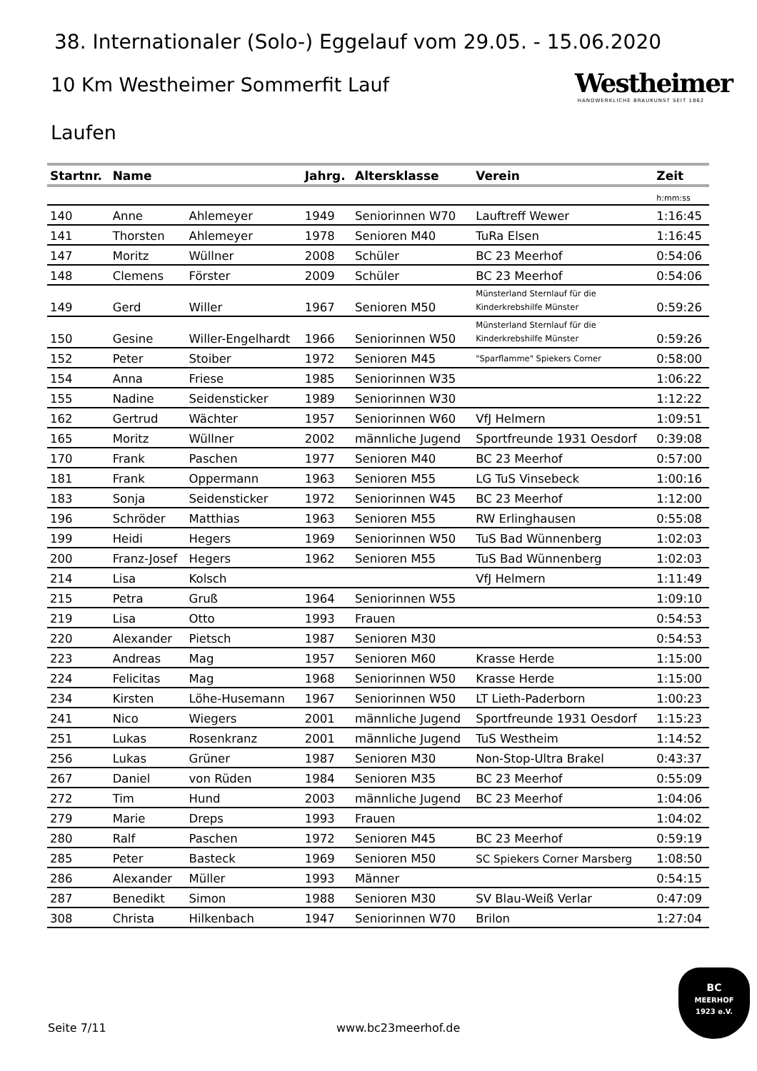38. Internationaler (Solo-) Eggelauf vom 29.05. - 15.06.2020
10 Km Westheimer Sommerfit Lauf
Laufen
Westheimer
HANDWERKLICHE BRAUKUNST SEIT 1862
| Startnr. | Name | | Jahrg. | Altersklasse | Verein | Zeit |
| --- | --- | --- | --- | --- | --- | --- |
| | | | | | | h:mm:ss |
| 140 | Anne | Ahlemeyer | 1949 | Seniorinnen W70 | Lauftreff Wewer | 1:16:45 |
| 141 | Thorsten | Ahlemeyer | 1978 | Senioren M40 | TuRa Elsen | 1:16:45 |
| 147 | Moritz | Wüllner | 2008 | Schüler | BC 23 Meerhof | 0:54:06 |
| 148 | Clemens | Förster | 2009 | Schüler | BC 23 Meerhof | 0:54:06 |
| 149 | Gerd | Willer | 1967 | Senioren M50 | Münsterland Sternlauf für die Kinderkrebshilfe Münster | 0:59:26 |
| 150 | Gesine | Willer-Engelhardt | 1966 | Seniorinnen W50 | Münsterland Sternlauf für die Kinderkrebshilfe Münster | 0:59:26 |
| 152 | Peter | Stoiber | 1972 | Senioren M45 | "Sparflamme" Spiekers Corner | 0:58:00 |
| 154 | Anna | Friese | 1985 | Seniorinnen W35 | | 1:06:22 |
| 155 | Nadine | Seidensticker | 1989 | Seniorinnen W30 | | 1:12:22 |
| 162 | Gertrud | Wächter | 1957 | Seniorinnen W60 | VfJ Helmern | 1:09:51 |
| 165 | Moritz | Wüllner | 2002 | männliche Jugend | Sportfreunde 1931 Oesdorf | 0:39:08 |
| 170 | Frank | Paschen | 1977 | Senioren M40 | BC 23 Meerhof | 0:57:00 |
| 181 | Frank | Oppermann | 1963 | Senioren M55 | LG TuS Vinsebeck | 1:00:16 |
| 183 | Sonja | Seidensticker | 1972 | Seniorinnen W45 | BC 23 Meerhof | 1:12:00 |
| 196 | Schröder | Matthias | 1963 | Senioren M55 | RW Erlinghausen | 0:55:08 |
| 199 | Heidi | Hegers | 1969 | Seniorinnen W50 | TuS Bad Wünnenberg | 1:02:03 |
| 200 | Franz-Josef | Hegers | 1962 | Senioren M55 | TuS Bad Wünnenberg | 1:02:03 |
| 214 | Lisa | Kolsch | | | VfJ Helmern | 1:11:49 |
| 215 | Petra | Gruß | 1964 | Seniorinnen W55 | | 1:09:10 |
| 219 | Lisa | Otto | 1993 | Frauen | | 0:54:53 |
| 220 | Alexander | Pietsch | 1987 | Senioren M30 | | 0:54:53 |
| 223 | Andreas | Mag | 1957 | Senioren M60 | Krasse Herde | 1:15:00 |
| 224 | Felicitas | Mag | 1968 | Seniorinnen W50 | Krasse Herde | 1:15:00 |
| 234 | Kirsten | Löhe-Husemann | 1967 | Seniorinnen W50 | LT Lieth-Paderborn | 1:00:23 |
| 241 | Nico | Wiegers | 2001 | männliche Jugend | Sportfreunde 1931 Oesdorf | 1:15:23 |
| 251 | Lukas | Rosenkranz | 2001 | männliche Jugend | TuS Westheim | 1:14:52 |
| 256 | Lukas | Grüner | 1987 | Senioren M30 | Non-Stop-Ultra Brakel | 0:43:37 |
| 267 | Daniel | von Rüden | 1984 | Senioren M35 | BC 23 Meerhof | 0:55:09 |
| 272 | Tim | Hund | 2003 | männliche Jugend | BC 23 Meerhof | 1:04:06 |
| 279 | Marie | Dreps | 1993 | Frauen | | 1:04:02 |
| 280 | Ralf | Paschen | 1972 | Senioren M45 | BC 23 Meerhof | 0:59:19 |
| 285 | Peter | Basteck | 1969 | Senioren M50 | SC Spiekers Corner Marsberg | 1:08:50 |
| 286 | Alexander | Müller | 1993 | Männer | | 0:54:15 |
| 287 | Benedikt | Simon | 1988 | Senioren M30 | SV Blau-Weiß Verlar | 0:47:09 |
| 308 | Christa | Hilkenbach | 1947 | Seniorinnen W70 | Brilon | 1:27:04 |
Seite 7/11 www.bc23meerhof.de
BC
MEERHOF
1923 e.V.